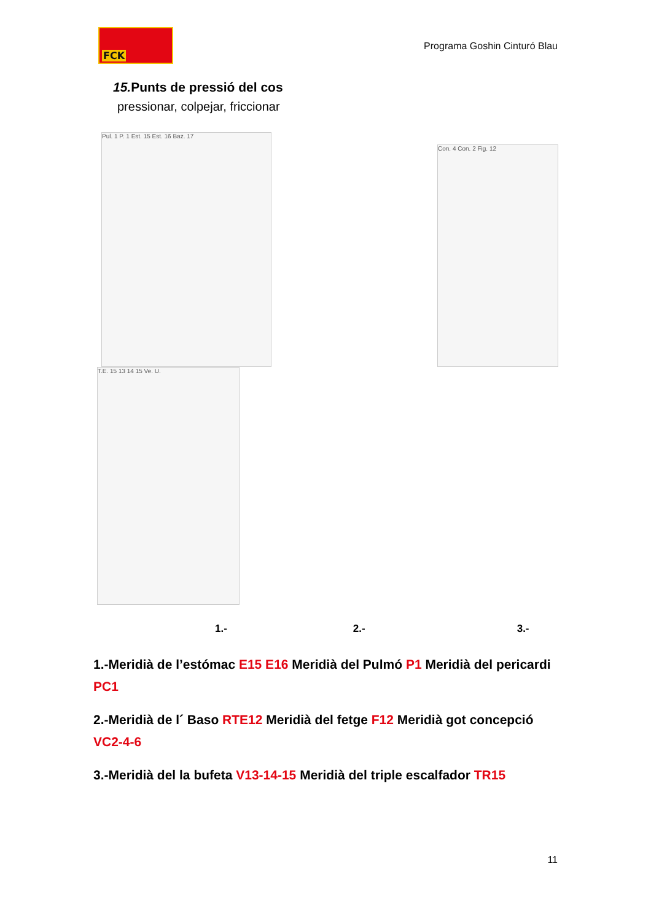FCK
Programa Goshin Cinturó Blau
15. Punts de pressió del cos
pressionar, colpejar, friccionar
Pul. 1 P. 1 Est. 15 Est. 16 Baz. 17
Con. 4 Con. 2 Fig. 12
T.E. 15 13 14 15 Ve. U.
1.- 2.- 3.-
1.-Meridià de l’estómac E15 E16 Meridià del Pulmó P1 Meridià del pericardi PC1
2.-Meridià de l´ Baso RTE12 Meridià del fetge F12 Meridià got concepció VC2-4-6
3.-Meridià del la bufeta V13-14-15 Meridià del triple escalfador TR15
11